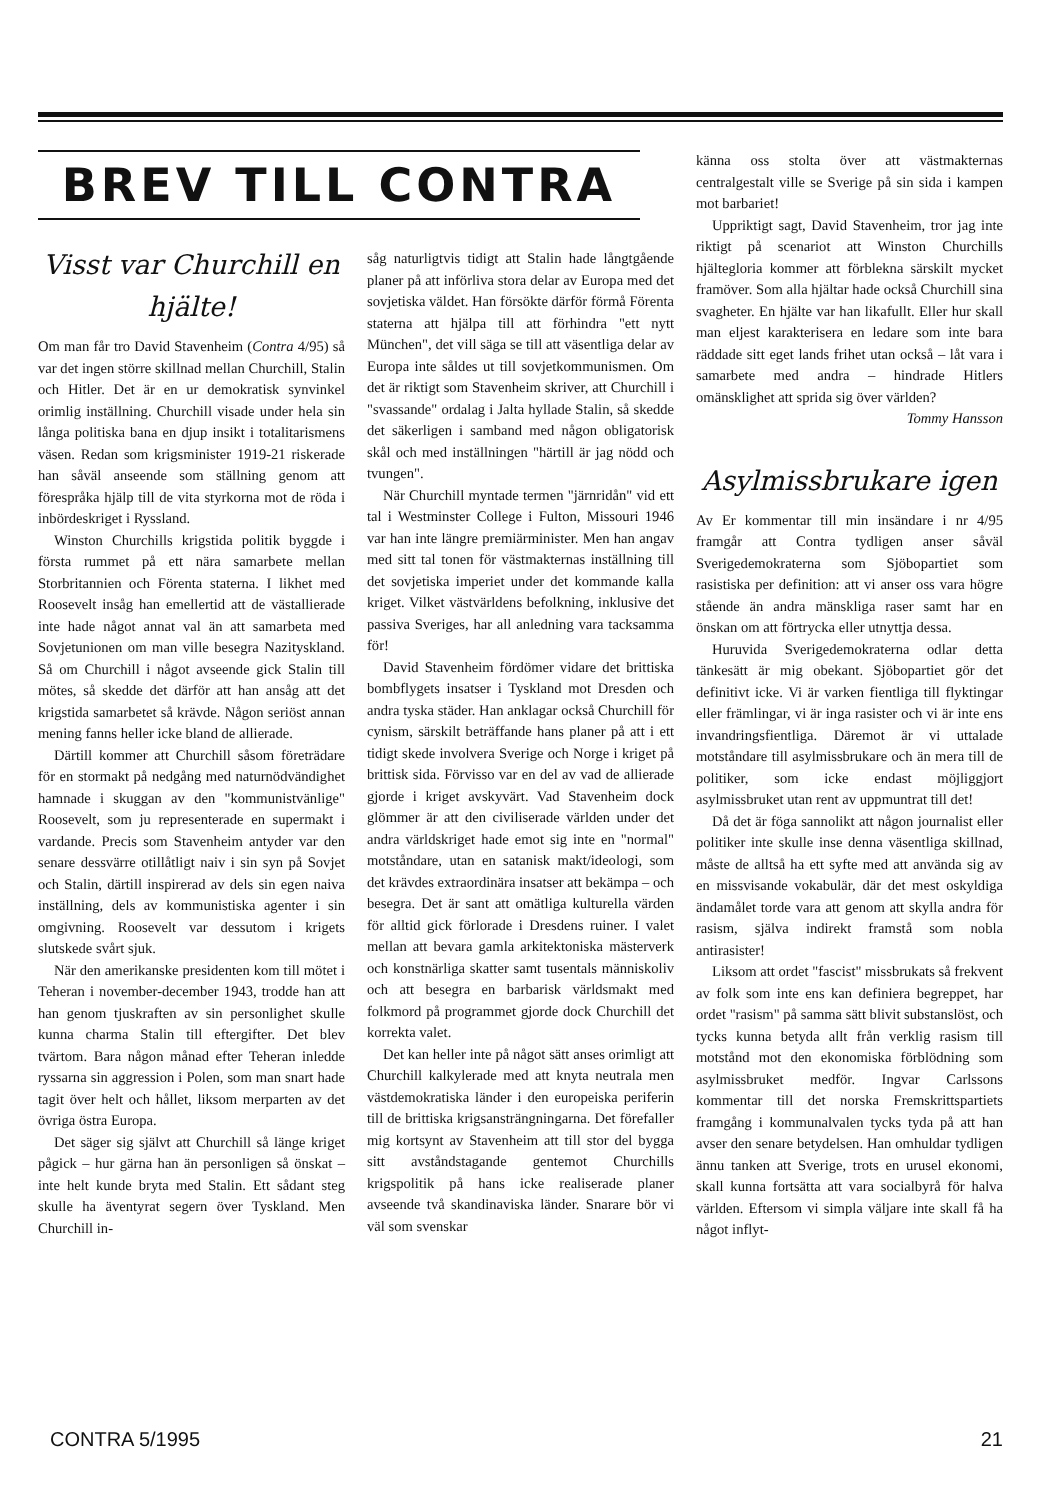Visst var Churchill en hjälte!
Om man får tro David Stavenheim (Contra 4/95) så var det ingen större skillnad mellan Churchill, Stalin och Hitler. Det är en ur demokratisk synvinkel orimlig inställning. Churchill visade under hela sin långa politiska bana en djup insikt i totalitarismens väsen. Redan som krigsminister 1919-21 riskerade han såväl anseende som ställning genom att förespråka hjälp till de vita styrkorna mot de röda i inbördeskriget i Ryssland.
Winston Churchills krigstida politik byggde i första rummet på ett nära samarbete mellan Storbritannien och Förenta staterna. I likhet med Roosevelt insåg han emellertid att de västallierade inte hade något annat val än att samarbeta med Sovjetunionen om man ville besegra Nazityskland. Så om Churchill i något avseende gick Stalin till mötes, så skedde det därför att han ansåg att det krigstida samarbetet så krävde. Någon seriöst annan mening fanns heller icke bland de allierade.
Därtill kommer att Churchill såsom företrädare för en stormakt på nedgång med naturnödvändighet hamnade i skuggan av den "kommunistvänlige" Roosevelt, som ju representerade en supermakt i vardande. Precis som Stavenheim antyder var den senare dessvärre otillåtligt naiv i sin syn på Sovjet och Stalin, därtill inspirerad av dels sin egen naiva inställning, dels av kommunistiska agenter i sin omgivning. Roosevelt var dessutom i krigets slutskede svårt sjuk.
När den amerikanske presidenten kom till mötet i Teheran i november-december 1943, trodde han att han genom tjuskraften av sin personlighet skulle kunna charma Stalin till eftergifter. Det blev tvärtom. Bara någon månad efter Teheran inledde ryssarna sin aggression i Polen, som man snart hade tagit över helt och hållet, liksom merparten av det övriga östra Europa.
Det säger sig självt att Churchill så länge kriget pågick – hur gärna han än personligen så önskat – inte helt kunde bryta med Stalin. Ett sådant steg skulle ha äventyrat segern över Tyskland. Men Churchill in-
såg naturligtvis tidigt att Stalin hade långtgående planer på att införliva stora delar av Europa med det sovjetiska väldet. Han försökte därför förmå Förenta staterna att hjälpa till att förhindra "ett nytt München", det vill säga se till att väsentliga delar av Europa inte såldes ut till sovjetkommunismen. Om det är riktigt som Stavenheim skriver, att Churchill i "svassande" ordalag i Jalta hyllade Stalin, så skedde det säkerligen i samband med någon obligatorisk skål och med inställningen "härtill är jag nödd och tvungen".
När Churchill myntade termen "järnridån" vid ett tal i Westminster College i Fulton, Missouri 1946 var han inte längre premiärminister. Men han angav med sitt tal tonen för västmakternas inställning till det sovjetiska imperiet under det kommande kalla kriget. Vilket västvärldens befolkning, inklusive det passiva Sveriges, har all anledning vara tacksamma för!
David Stavenheim fördömer vidare det brittiska bombflygets insatser i Tyskland mot Dresden och andra tyska städer. Han anklagar också Churchill för cynism, särskilt beträffande hans planer på att i ett tidigt skede involvera Sverige och Norge i kriget på brittisk sida. Förvisso var en del av vad de allierade gjorde i kriget avskyvärt. Vad Stavenheim dock glömmer är att den civiliserade världen under det andra världskriget hade emot sig inte en "normal" motståndare, utan en satanisk makt/ideologi, som det krävdes extraordinära insatser att bekämpa – och besegra. Det är sant att omätliga kulturella värden för alltid gick förlorade i Dresdens ruiner. I valet mellan att bevara gamla arkitektoniska mästerverk och konstnärliga skatter samt tusentals människoliv och att besegra en barbarisk världsmakt med folkmord på programmet gjorde dock Churchill det korrekta valet.
Det kan heller inte på något sätt anses orimligt att Churchill kalkylerade med att knyta neutrala men västdemokratiska länder i den europeiska periferin till de brittiska krigsansträngningarna. Det förefaller mig kortsynt av Stavenheim att till stor del bygga sitt avståndstagande gentemot Churchills krigspolitik på hans icke realiserade planer avseende två skandinaviska länder. Snarare bör vi väl som svenskar
känna oss stolta över att västmakternas centralgestalt ville se Sverige på sin sida i kampen mot barbariet!
Uppriktigt sagt, David Stavenheim, tror jag inte riktigt på scenariot att Winston Churchills hjältegloria kommer att förblekna särskilt mycket framöver. Som alla hjältar hade också Churchill sina svagheter. En hjälte var han likafullt. Eller hur skall man eljest karakterisera en ledare som inte bara räddade sitt eget lands frihet utan också – låt vara i samarbete med andra – hindrade Hitlers omänsklighet att sprida sig över världen?
Tommy Hansson
Asylmissbrukare igen
Av Er kommentar till min insändare i nr 4/95 framgår att Contra tydligen anser såväl Sverigedemokraterna som Sjöbopartiet som rasistiska per definition: att vi anser oss vara högre stående än andra mänskliga raser samt har en önskan om att förtrycka eller utnyttja dessa.
Huruvida Sverigedemokraterna odlar detta tänkesätt är mig obekant. Sjöbopartiet gör det definitivt icke. Vi är varken fientliga till flyktingar eller främlingar, vi är inga rasister och vi är inte ens invandringsfientliga. Däremot är vi uttalade motståndare till asylmissbrukare och än mera till de politiker, som icke endast möjliggjort asylmissbruket utan rent av uppmuntrat till det!
Då det är föga sannolikt att någon journalist eller politiker inte skulle inse denna väsentliga skillnad, måste de alltså ha ett syfte med att använda sig av en missvisande vokabulär, där det mest oskyldiga ändamålet torde vara att genom att skylla andra för rasism, själva indirekt framstå som nobla antirasister!
Liksom att ordet "fascist" missbrukats så frekvent av folk som inte ens kan definiera begreppet, har ordet "rasism" på samma sätt blivit substanslöst, och tycks kunna betyda allt från verklig rasism till motstånd mot den ekonomiska förblödning som asylmissbruket medför. Ingvar Carlssons kommentar till det norska Fremskrittspartiets framgång i kommunalvalen tycks tyda på att han avser den senare betydelsen. Han omhuldar tydligen ännu tanken att Sverige, trots en urusel ekonomi, skall kunna fortsätta att vara socialbyrå för halva världen. Eftersom vi simpla väljare inte skall få ha något inflyt-
BREV TILL CONTRA
CONTRA 5/1995 21